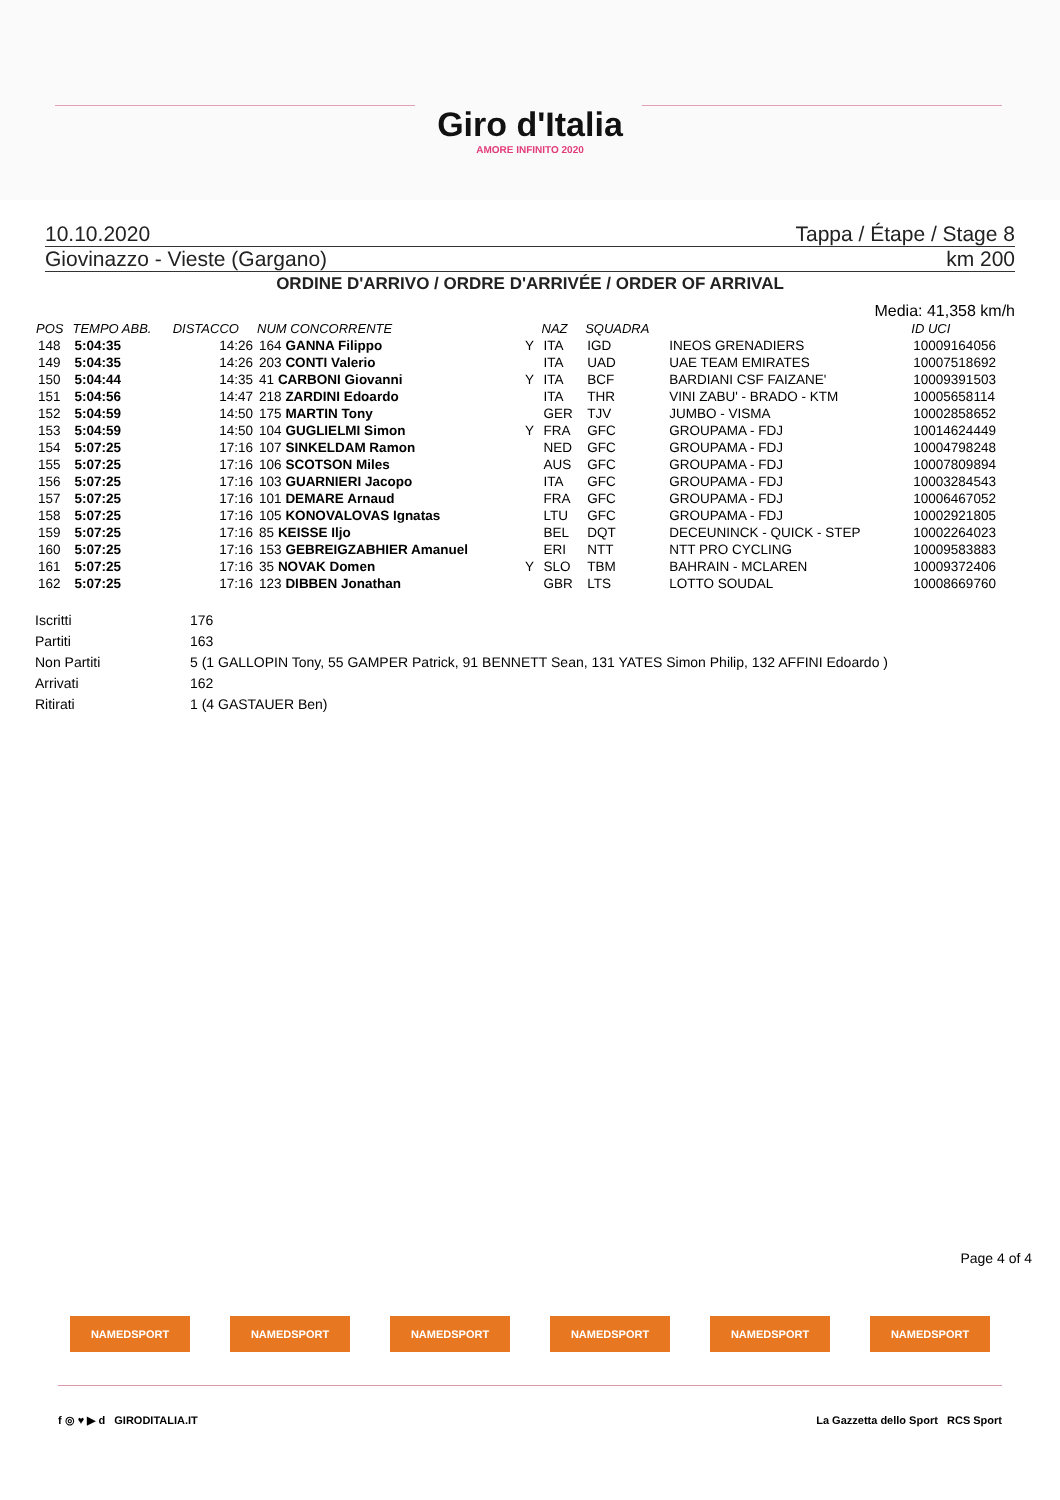Giro d'Italia
AMORE INFINITO 2020
10.10.2020 Tappa / Étape / Stage 8
Giovinazzo - Vieste (Gargano) km 200
ORDINE D'ARRIVO / ORDRE D'ARRIVÉE / ORDER OF ARRIVAL
Media: 41,358 km/h
| POS | TEMPO ABB. | DISTACCO | NUM CONCORRENTE | | NAZ | SQUADRA | | ID UCI |
| --- | --- | --- | --- | --- | --- | --- | --- | --- |
| 148 | 5:04:35 | 14:26 | 164 GANNA Filippo | Y | ITA | IGD | INEOS GRENADIERS | 10009164056 |
| 149 | 5:04:35 | 14:26 | 203 CONTI Valerio | | ITA | UAD | UAE TEAM EMIRATES | 10007518692 |
| 150 | 5:04:44 | 14:35 | 41 CARBONI Giovanni | Y | ITA | BCF | BARDIANI CSF FAIZANE' | 10009391503 |
| 151 | 5:04:56 | 14:47 | 218 ZARDINI Edoardo | | ITA | THR | VINI ZABU' - BRADO - KTM | 10005658114 |
| 152 | 5:04:59 | 14:50 | 175 MARTIN Tony | | GER | TJV | JUMBO - VISMA | 10002858652 |
| 153 | 5:04:59 | 14:50 | 104 GUGLIELMI Simon | Y | FRA | GFC | GROUPAMA - FDJ | 10014624449 |
| 154 | 5:07:25 | 17:16 | 107 SINKELDAM Ramon | | NED | GFC | GROUPAMA - FDJ | 10004798248 |
| 155 | 5:07:25 | 17:16 | 106 SCOTSON Miles | | AUS | GFC | GROUPAMA - FDJ | 10007809894 |
| 156 | 5:07:25 | 17:16 | 103 GUARNIERI Jacopo | | ITA | GFC | GROUPAMA - FDJ | 10003284543 |
| 157 | 5:07:25 | 17:16 | 101 DEMARE Arnaud | | FRA | GFC | GROUPAMA - FDJ | 10006467052 |
| 158 | 5:07:25 | 17:16 | 105 KONOVALOVAS Ignatas | | LTU | GFC | GROUPAMA - FDJ | 10002921805 |
| 159 | 5:07:25 | 17:16 | 85 KEISSE Iljo | | BEL | DQT | DECEUNINCK - QUICK - STEP | 10002264023 |
| 160 | 5:07:25 | 17:16 | 153 GEBREIGZABHIER Amanuel | | ERI | NTT | NTT PRO CYCLING | 10009583883 |
| 161 | 5:07:25 | 17:16 | 35 NOVAK Domen | Y | SLO | TBM | BAHRAIN - MCLAREN | 10009372406 |
| 162 | 5:07:25 | 17:16 | 123 DIBBEN Jonathan | | GBR | LTS | LOTTO SOUDAL | 10008669760 |
Iscritti 176
Partiti 163
Non Partiti 5 (1 GALLOPIN Tony, 55 GAMPER Patrick, 91 BENNETT Sean, 131 YATES Simon Philip, 132 AFFINI Edoardo )
Arrivati 162
Ritirati 1 (4 GASTAUER Ben)
Page 4 of 4
NAMEDSPORT NAMEDSPORT NAMEDSPORT NAMEDSPORT NAMEDSPORT NAMEDSPORT
f ◎ ♥ ▶ d GIRODITALIA.IT La Gazzetta dello Sport RCS Sport